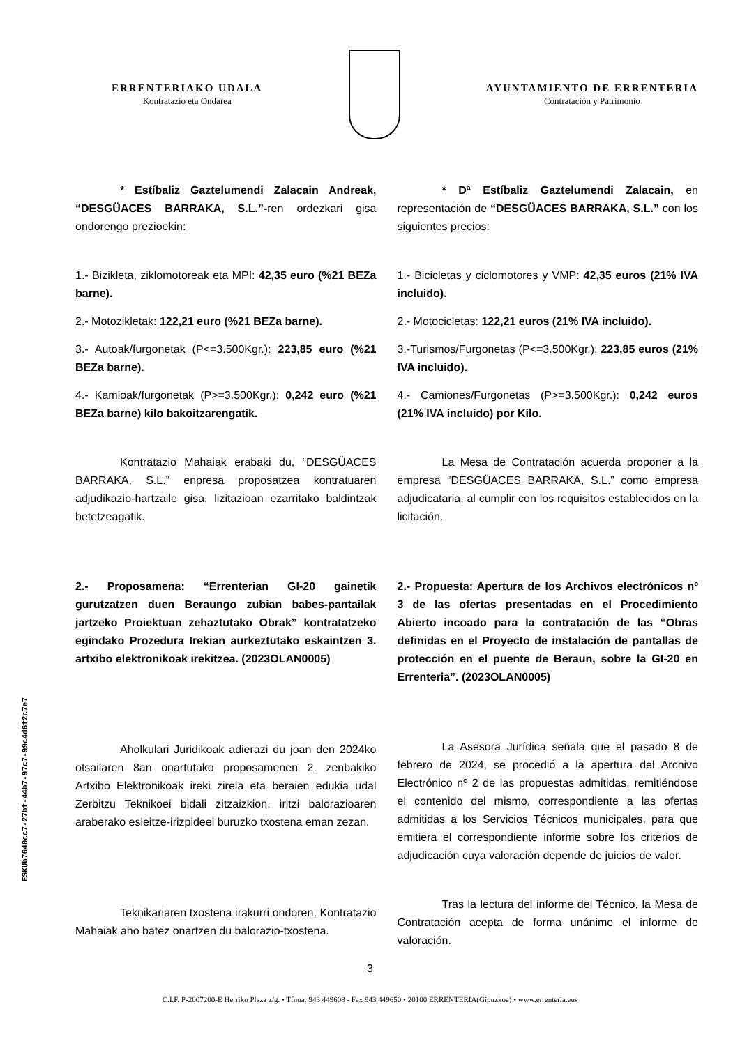ERRENTERIAKO UDALA
Kontratazio eta Ondarea
AYUNTAMIENTO DE ERRENTERIA
Contratación y Patrimonio
* Estíbaliz Gaztelumendi Zalacain Andreak, “DESGÜACES BARRAKA, S.L.”-ren ordezkari gisa ondorengo prezioekin:
1.- Bizikleta, ziklomotoreak eta MPI: 42,35 euro (%21 BEZa barne).
2.- Motozikletak: 122,21 euro (%21 BEZa barne).
3.- Autoak/furgonetak (P<=3.500Kgr.): 223,85 euro (%21 BEZa barne).
4.- Kamioak/furgonetak (P>=3.500Kgr.): 0,242 euro (%21 BEZa barne) kilo bakoitzarengatik.
Kontratazio Mahaiak erabaki du, “DESGÜACES BARRAKA, S.L.” enpresa proposatzea kontratuaren adjudikazio-hartzaile gisa, lizitazioan ezarritako baldintzak betetzeagatik.
2.- Proposamena: “Errenterian GI-20 gainetik gurutzatzen duen Beraungo zubian babes-pantailak jartzeko Proiektuan zehaztutako Obrak” kontratatzeko egindako Prozedura Irekian aurkeztutako eskaintzen 3. artxibo elektronikoak irekitzea. (2023OLAN0005)
Aholkulari Juridikoak adierazi du joan den 2024ko otsailaren 8an onartutako proposamenen 2. zenbakiko Artxibo Elektronikoak ireki zirela eta beraien edukia udal Zerbitzu Teknikoei bidali zitzaizkion, iritzi balorazioaren araberako esleitze-irizpideei buruzko txostena eman zezan.
Teknikariaren txostena irakurri ondoren, Kontratazio Mahaiak aho batez onartzen du balorazio-txostena.
* Dª Estíbaliz Gaztelumendi Zalacain, en representación de “DESGÜACES BARRAKA, S.L.” con los siguientes precios:
1.- Bicicletas y ciclomotores y VMP: 42,35 euros (21% IVA incluido).
2.- Motocicletas: 122,21 euros (21% IVA incluido).
3.-Turismos/Furgonetas (P<=3.500Kgr.): 223,85 euros (21% IVA incluido).
4.- Camiones/Furgonetas (P>=3.500Kgr.): 0,242 euros (21% IVA incluido) por Kilo.
La Mesa de Contratación acuerda proponer a la empresa “DESGÜACES BARRAKA, S.L.” como empresa adjudicataria, al cumplir con los requisitos establecidos en la licitación.
2.- Propuesta: Apertura de los Archivos electrónicos nº 3 de las ofertas presentadas en el Procedimiento Abierto incoado para la contratación de las “Obras definidas en el Proyecto de instalación de pantallas de protección en el puente de Beraun, sobre la GI-20 en Errenteria”. (2023OLAN0005)
La Asesora Jurídica señala que el pasado 8 de febrero de 2024, se procedió a la apertura del Archivo Electrónico nº 2 de las propuestas admitidas, remitiéndose el contenido del mismo, correspondiente a las ofertas admitidas a los Servicios Técnicos municipales, para que emitiera el correspondiente informe sobre los criterios de adjudicación cuya valoración depende de juicios de valor.
Tras la lectura del informe del Técnico, la Mesa de Contratación acepta de forma unánime el informe de valoración.
ESKUb7640cc7-27bf-44b7-97c7-99c4d6f2c7e7
3
C.I.F. P-2007200-E Herriko Plaza z/g. • Tfnoa: 943 449608 - Fax 943 449650 • 20100 ERRENTERIA(Gipuzkoa) • www.errenteria.eus